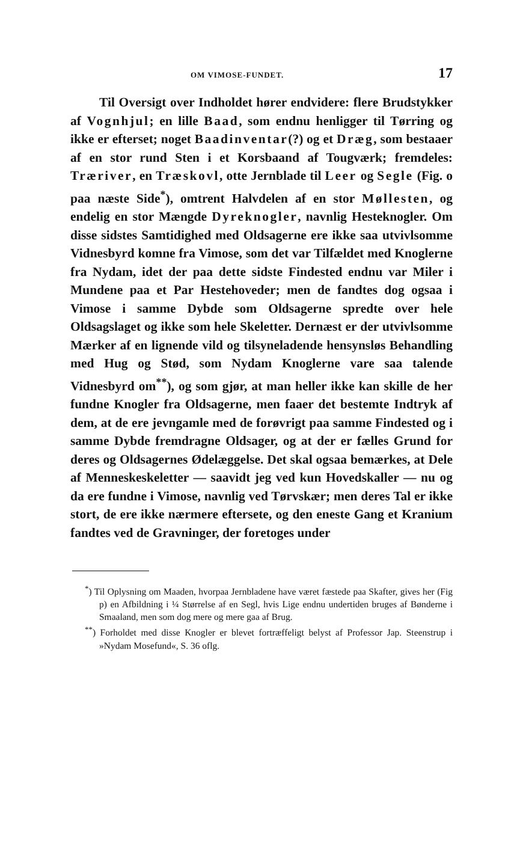OM VIMOSE-FUNDET. 17
Til Oversigt over Indholdet hører endvidere: flere Brudstykker af Vognhjul; en lille Baad, som endnu henligger til Tørring og ikke er efterset; noget Baadinventar(?) og et Dræg, som bestaaer af en stor rund Sten i et Korsbaand af Tougværk; fremdeles: Træriver, en Træskovl, otte Jernblade til Leer og Segle (Fig. o paa næste Side<sup>*</sup>), omtrent Halvdelen af en stor Møllesten, og endelig en stor Mængde Dyreknogler, navnlig Hesteknogler. Om disse sidstes Samtidighed med Oldsagerne ere ikke saa utvivlsomme Vidnesbyrd komne fra Vimose, som det var Tilfældet med Knoglerne fra Nydam, idet der paa dette sidste Findested endnu var Miler i Mundene paa et Par Hestehoveder; men de fandtes dog ogsaa i Vimose i samme Dybde som Oldsagerne spredte over hele Oldsagslaget og ikke som hele Skeletter. Dernæst er der utvivlsomme Mærker af en lignende vild og tilsyneladende hensynsløs Behandling med Hug og Stød, som Nydam Knoglerne vare saa talende Vidnesbyrd om<sup>**</sup>), og som gjør, at man heller ikke kan skille de her fundne Knogler fra Oldsagerne, men faaer det bestemte Indtryk af dem, at de ere jevngamle med de forøvrigt paa samme Findested og i samme Dybde fremdragne Oldsager, og at der er fælles Grund for deres og Oldsagernes Ødelæggelse. Det skal ogsaa bemærkes, at Dele af Menneskeskeletter — saavidt jeg ved kun Hovedskaller — nu og da ere fundne i Vimose, navnlig ved Tørvskær; men deres Tal er ikke stort, de ere ikke nærmere eftersete, og den eneste Gang et Kranium fandtes ved de Gravninger, der foretoges under
<sup>*</sup>) Til Oplysning om Maaden, hvorpaa Jernbladene have været fæstede paa Skafter, gives her (Fig p) en Afbildning i ¼ Størrelse af en Segl, hvis Lige endnu undertiden bruges af Bønderne i Smaaland, men som dog mere og mere gaa af Brug.
<sup>**</sup>) Forholdet med disse Knogler er blevet fortræffeligt belyst af Professor Jap. Steenstrup i »Nydam Mosefund«, S. 36 oflg.